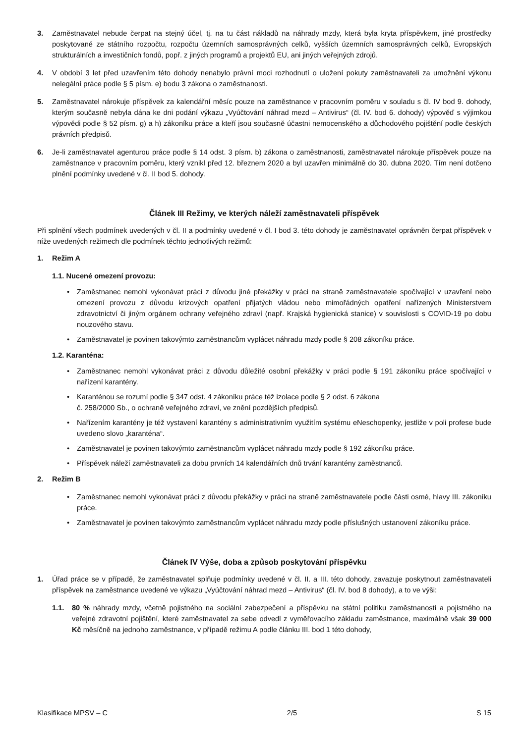3. Zaměstnavatel nebude čerpat na stejný účel, tj. na tu část nákladů na náhrady mzdy, která byla kryta příspěvkem, jiné prostředky poskytované ze státního rozpočtu, rozpočtu územních samosprávných celků, vyšších územních samosprávných celků, Evropských strukturálních a investičních fondů, popř. z jiných programů a projektů EU, ani jiných veřejných zdrojů.
4. V období 3 let před uzavřením této dohody nenabylo právní moci rozhodnutí o uložení pokuty zaměstnavateli za umožnění výkonu nelegální práce podle § 5 písm. e) bodu 3 zákona o zaměstnanosti.
5. Zaměstnavatel nárokuje příspěvek za kalendářní měsíc pouze na zaměstnance v pracovním poměru v souladu s čl. IV bod 9. dohody, kterým současně nebyla dána ke dni podání výkazu „Vyúčtování náhrad mezd – Antivirus“ (čl. IV. bod 6. dohody) výpověď s výjimkou výpovědi podle § 52 písm. g) a h) zákoníku práce a kteří jsou současně účastni nemocenského a důchodového pojištění podle českých právních předpisů.
6. Je-li zaměstnavatel agenturou práce podle § 14 odst. 3 písm. b) zákona o zaměstnanosti, zaměstnavatel nárokuje příspěvek pouze na zaměstnance v pracovním poměru, který vznikl před 12. březnem 2020 a byl uzavřen minimálně do 30. dubna 2020. Tím není dotčeno plnění podmínky uvedené v čl. II bod 5. dohody.
Článek III Režimy, ve kterých náleží zaměstnavateli příspěvek
Při splnění všech podmínek uvedených v čl. II a podmínky uvedené v čl. I bod 3. této dohody je zaměstnavatel oprávněn čerpat příspěvek v níže uvedených režimech dle podmínek těchto jednotlivých režimů:
1. Režim A
1.1. Nucené omezení provozu:
• Zaměstnanec nemohl vykonávat práci z důvodu jiné překážky v práci na straně zaměstnavatele spočívající v uzavření nebo omezení provozu z důvodu krizových opatření přijatých vládou nebo mimořádných opatření nařízených Ministerstvem zdravotnictví či jiným orgánem ochrany veřejného zdraví (např. Krajská hygienická stanice) v souvislosti s COVID-19 po dobu nouzového stavu.
• Zaměstnavatel je povinen takovýmto zaměstnancům vyplácet náhradu mzdy podle § 208 zákoníku práce.
1.2. Karanténa:
• Zaměstnanec nemohl vykonávat práci z důvodu důležité osobní překážky v práci podle § 191 zákoníku práce spočívající v nařízení karantény.
• Karanténou se rozumí podle § 347 odst. 4 zákoníku práce též izolace podle § 2 odst. 6 zákona
č. 258/2000 Sb., o ochraně veřejného zdraví, ve znění pozdějších předpisů.
• Nařízením karantény je též vystavení karantény s administrativním využitím systému eNeschopenky, jestliže v poli profese bude uvedeno slovo „karanténa“.
• Zaměstnavatel je povinen takovýmto zaměstnancům vyplácet náhradu mzdy podle § 192 zákoníku práce.
• Příspěvek náleží zaměstnavateli za dobu prvních 14 kalendářních dnů trvání karantény zaměstnanců.
2. Režim B
• Zaměstnanec nemohl vykonávat práci z důvodu překážky v práci na straně zaměstnavatele podle části osmé, hlavy III. zákoníku práce.
• Zaměstnavatel je povinen takovýmto zaměstnancům vyplácet náhradu mzdy podle příslušných ustanovení zákoníku práce.
Článek IV Výše, doba a způsob poskytování příspěvku
1. Úřad práce se v případě, že zaměstnavatel splňuje podmínky uvedené v čl. II. a III. této dohody, zavazuje poskytnout zaměstnavateli příspěvek na zaměstnance uvedené ve výkazu „Vyúčtování náhrad mezd – Antivirus“ (čl. IV. bod 8 dohody), a to ve výši:
1.1. 80 % náhrady mzdy, včetně pojistného na sociální zabezpečení a příspěvku na státní politiku zaměstnanosti a pojistného na veřejné zdravotní pojištění, které zaměstnavatel za sebe odvedl z vyměřovacího základu zaměstnance, maximálně však 39 000 Kč měsíčně na jednoho zaměstnance, v případě režimu A podle článku III. bod 1 této dohody,
Klasifikace MPSV – C 2/5 S 15